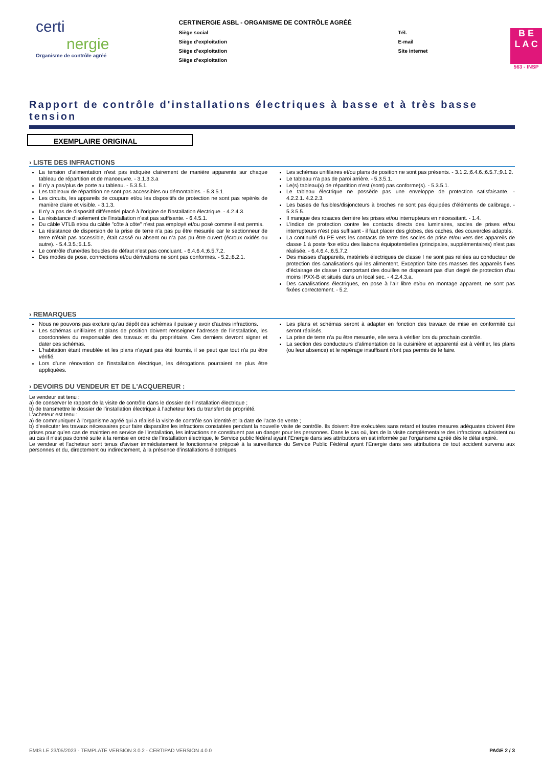certi
nergie
Organisme de contrôle agréé
CERTINERGIE ASBL - ORGANISME DE CONTRÔLE AGRÉÉ
Siège social
Siège d’exploitation
Siège d’exploitation
Siège d’exploitation
Tél.
E-mail
Site internet
B E
L A C
563 - INSP
Rapport de contrôle d'installations électriques à basse et à très basse tension
EXEMPLAIRE ORIGINAL
› LISTE DES INFRACTIONS
La tension d’alimentation n'est pas indiquée clairement de manière apparente sur chaque tableau de répartition et de manoeuvre. - 3.1.3.3.a
Il n'y a pas/plus de porte au tableau. - 5.3.5.1.
Les tableaux de répartition ne sont pas accessibles ou démontables. - 5.3.5.1.
Les circuits, les appareils de coupure et/ou les dispositifs de protection ne sont pas repérés de manière claire et visible. - 3.1.3.
Il n'y a pas de dispositif différentiel placé à l'origine de l'installation électrique. - 4.2.4.3.
La résistance d'isolement de l'installation n'est pas suffisante. - 6.4.5.1.
Du câble VTLB et/ou du câble "côte à côte" n'est pas employé et/ou posé comme il est permis.
La résistance de dispersion de la prise de terre n'a pas pu être mesurée car le sectionneur de terre n'était pas accessible, était cassé ou absent ou n'a pas pu être ouvert (écroux oxidés ou autre). - 5.4.3.5.;5.1.5.
Le contrôle d'une/des boucles de défaut n'est pas concluant. - 6.4.6.4.;6.5.7.2.
Des modes de pose, connections et/ou dérivations ne sont pas conformes. - 5.2.;8.2.1.
Les schémas unifilaires et/ou plans de position ne sont pas présents. - 3.1.2.;6.4.6.;6.5.7.;9.1.2.
Le tableau n'a pas de paroi arrière. - 5.3.5.1.
Le(s) tableau(x) de répartition n'est (sont) pas conforme(s). - 5.3.5.1.
Le tableau électrique ne possède pas une enveloppe de protection satisfaisante. - 4.2.2.1.;4.2.2.3.
Les bases de fusibles/disjoncteurs à broches ne sont pas équipées d'éléments de calibrage. - 5.3.5.5.
Il manque des rosaces derrière les prises et/ou interrupteurs en nécessitant. - 1.4.
L'indice de protection contre les contacts directs des luminaires, socles de prises et/ou interrupteurs n'est pas suffisant - il faut placer des globes, des caches, des couvercles adaptés.
La continuité du PE vers les contacts de terre des socles de prise et/ou vers des appareils de classe 1 à poste fixe et/ou des liaisons équipotentielles (principales, supplémentaires) n'est pas réalisée. - 6.4.6.4.;6.5.7.2.
Des masses d’appareils, matériels électriques de classe I ne sont pas reliées au conducteur de protection des canalisations qui les alimentent. Exception faite des masses des appareils fixes d’éclairage de classe I comportant des douilles ne disposant pas d'un degré de protection d'au moins IPXX-B et situés dans un local sec. - 4.2.4.3.a.
Des canalisations électriques, en pose à l'air libre et/ou en montage apparent, ne sont pas fixées correctement. - 5.2.
› REMARQUES
Nous ne pouvons pas exclure qu'au dépôt des schémas il puisse y avoir d'autres infractions.
Les schémas unifilaires et plans de position doivent renseigner l’adresse de l’installation, les coordonnées du responsable des travaux et du propriétaire. Ces derniers devront signer et dater ces schémas.
L'habitation étant meublée et les plans n'ayant pas été fournis, il se peut que tout n'a pu être vérifié.
Lors d'une rénovation de l'installation électrique, les dérogations pourraient ne plus être appliquées.
Les plans et schémas seront à adapter en fonction des travaux de mise en conformité qui seront réalisés.
La prise de terre n’a pu être mesurée, elle sera à vérifier lors du prochain contrôle.
La section des conducteurs d'alimentation de la cuisinière et apparenté est à vérifier, les plans (ou leur absence) et le repérage insuffisant n'ont pas permis de le faire.
› DEVOIRS DU VENDEUR ET DE L'ACQUEREUR :
Le vendeur est tenu :
a) de conserver le rapport de la visite de contrôle dans le dossier de l’installation électrique ;
b) de transmettre le dossier de l’installation électrique à l’acheteur lors du transfert de propriété.
L’acheteur est tenu :
a) de communiquer à l’organisme agréé qui a réalisé la visite de contrôle son identité et la date de l’acte de vente ;
b) d’exécuter les travaux nécessaires pour faire disparaître les infractions constatées pendant la nouvelle visite de contrôle. Ils doivent être exécutées sans retard et toutes mesures adéquates doivent être prises pour qu’en cas de maintien en service de l’installation, les infractions ne constituent pas un danger pour les personnes. Dans le cas où, lors de la visite complémentaire des infractions subsistent ou au cas il n’est pas donné suite à la remise en ordre de l’installation électrique, le Service public fédéral ayant l’Energie dans ses attributions en est informée par l’organisme agréé dès le délai expiré.
Le vendeur et l’acheteur sont tenus d’aviser immédiatement le fonctionnaire préposé à la surveillance du Service Public Fédéral ayant l’Energie dans ses attributions de tout accident survenu aux personnes et du, directement ou indirectement, à la présence d’installations électriques.
EMIS LE 23/05/2023 - TEMPLATE VERSION 3.0.2 - CERTIPAD VERSION 4.0.0 PAGE 2 / 3